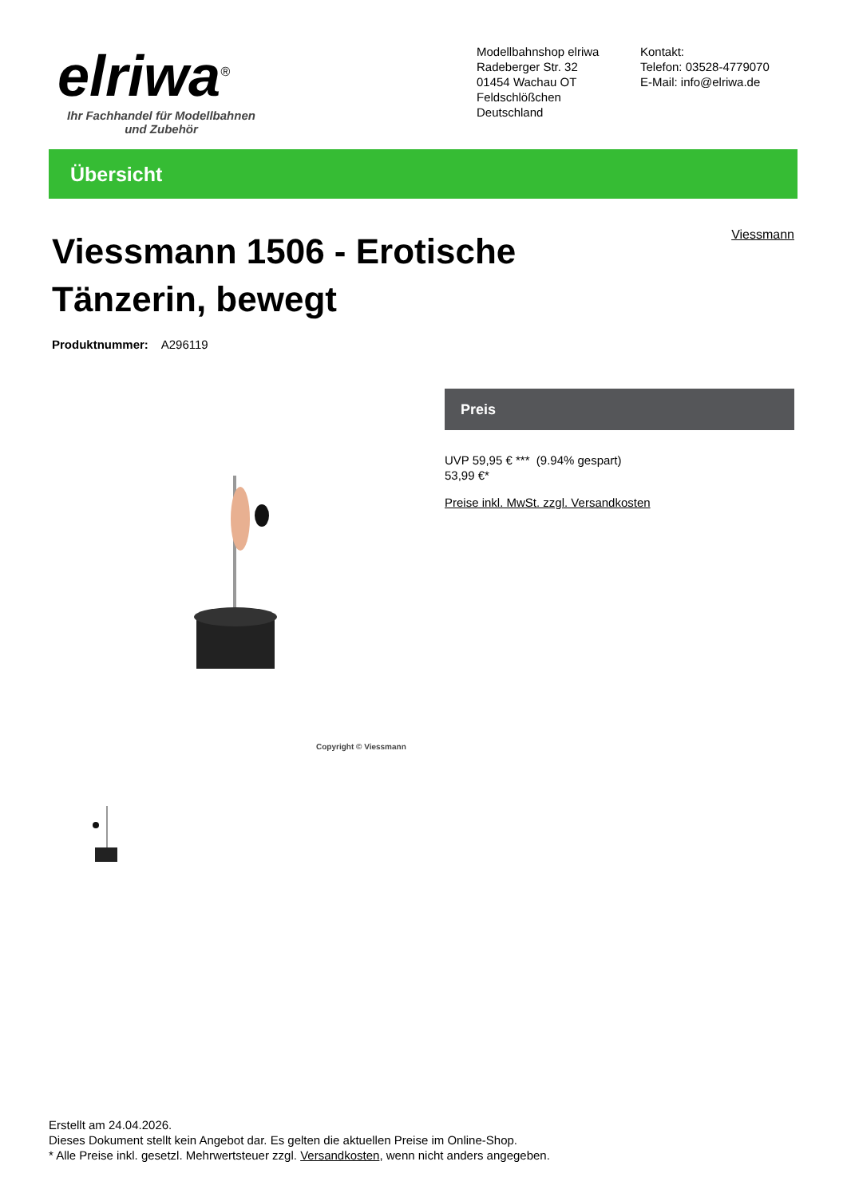elriwa<sup>®</sup>
Ihr Fachhandel für Modellbahnen und Zubehör
Modellbahnshop elriwa
Radeberger Str. 32
01454 Wachau OT Feldschlößchen
Deutschland
Kontakt:
Telefon: 03528-4779070
E-Mail: info@elriwa.de
Übersicht
Viessmann
Viessmann 1506 - Erotische Tänzerin, bewegt
Produktnummer: A296119
Copyright © Viessmann
Preis
UVP 59,95 € *** (9.94% gespart)
53,99 €*
Preise inkl. MwSt. zzgl. Versandkosten
Erstellt am 24.04.2026.
Dieses Dokument stellt kein Angebot dar. Es gelten die aktuellen Preise im Online-Shop.
* Alle Preise inkl. gesetzl. Mehrwertsteuer zzgl. Versandkosten, wenn nicht anders angegeben.